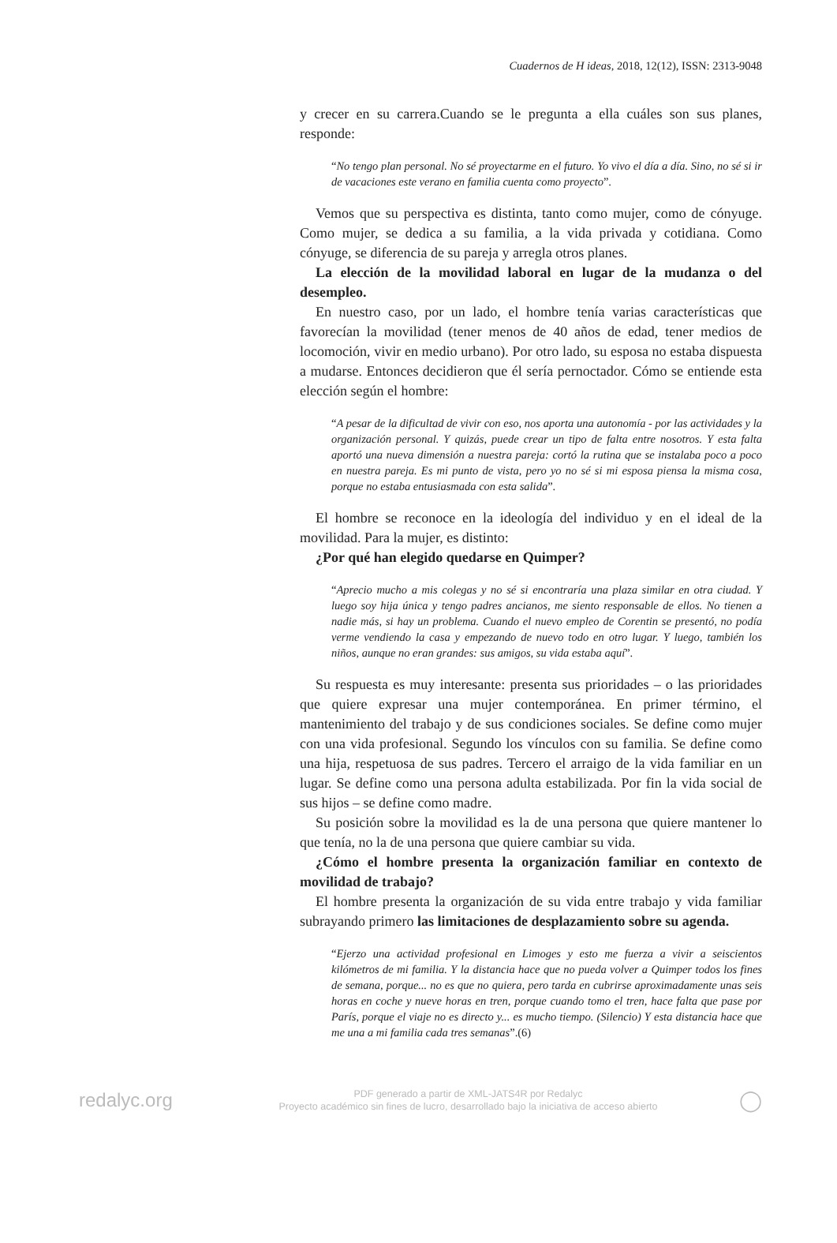Cuadernos de H ideas, 2018, 12(12), ISSN: 2313-9048
y crecer en su carrera.Cuando se le pregunta a ella cuáles son sus planes, responde:
“No tengo plan personal. No sé proyectarme en el futuro. Yo vivo el día a día. Sino, no sé si ir de vacaciones este verano en familia cuenta como proyecto”.
Vemos que su perspectiva es distinta, tanto como mujer, como de cónyuge. Como mujer, se dedica a su familia, a la vida privada y cotidiana. Como cónyuge, se diferencia de su pareja y arregla otros planes.
La elección de la movilidad laboral en lugar de la mudanza o del desempleo.
En nuestro caso, por un lado, el hombre tenía varias características que favorecían la movilidad (tener menos de 40 años de edad, tener medios de locomoción, vivir en medio urbano). Por otro lado, su esposa no estaba dispuesta a mudarse. Entonces decidieron que él sería pernoctador. Cómo se entiende esta elección según el hombre:
“A pesar de la dificultad de vivir con eso, nos aporta una autonomía - por las actividades y la organización personal. Y quizás, puede crear un tipo de falta entre nosotros. Y esta falta aportó una nueva dimensión a nuestra pareja: cortó la rutina que se instalaba poco a poco en nuestra pareja. Es mi punto de vista, pero yo no sé si mi esposa piensa la misma cosa, porque no estaba entusiasmada con esta salida”.
El hombre se reconoce en la ideología del individuo y en el ideal de la movilidad. Para la mujer, es distinto:
¿Por qué han elegido quedarse en Quimper?
“Aprecio mucho a mis colegas y no sé si encontraría una plaza similar en otra ciudad. Y luego soy hija única y tengo padres ancianos, me siento responsable de ellos. No tienen a nadie más, si hay un problema. Cuando el nuevo empleo de Corentin se presentó, no podía verme vendiendo la casa y empezando de nuevo todo en otro lugar. Y luego, también los niños, aunque no eran grandes: sus amigos, su vida estaba aquí”.
Su respuesta es muy interesante: presenta sus prioridades – o las prioridades que quiere expresar una mujer contemporánea. En primer término, el mantenimiento del trabajo y de sus condiciones sociales. Se define como mujer con una vida profesional. Segundo los vínculos con su familia. Se define como una hija, respetuosa de sus padres. Tercero el arraigo de la vida familiar en un lugar. Se define como una persona adulta estabilizada. Por fin la vida social de sus hijos – se define como madre.
Su posición sobre la movilidad es la de una persona que quiere mantener lo que tenía, no la de una persona que quiere cambiar su vida.
¿Cómo el hombre presenta la organización familiar en contexto de movilidad de trabajo?
El hombre presenta la organización de su vida entre trabajo y vida familiar subrayando primero las limitaciones de desplazamiento sobre su agenda.
“Ejerzo una actividad profesional en Limoges y esto me fuerza a vivir a seiscientos kilómetros de mi familia. Y la distancia hace que no pueda volver a Quimper todos los fines de semana, porque... no es que no quiera, pero tarda en cubrirse aproximadamente unas seis horas en coche y nueve horas en tren, porque cuando tomo el tren, hace falta que pase por París, porque el viaje no es directo y... es mucho tiempo. (Silencio) Y esta distancia hace que me una a mi familia cada tres semanas”.(6)
redalyc.org
PDF generado a partir de XML-JATS4R por Redalyc
Proyecto académico sin fines de lucro, desarrollado bajo la iniciativa de acceso abierto
◯